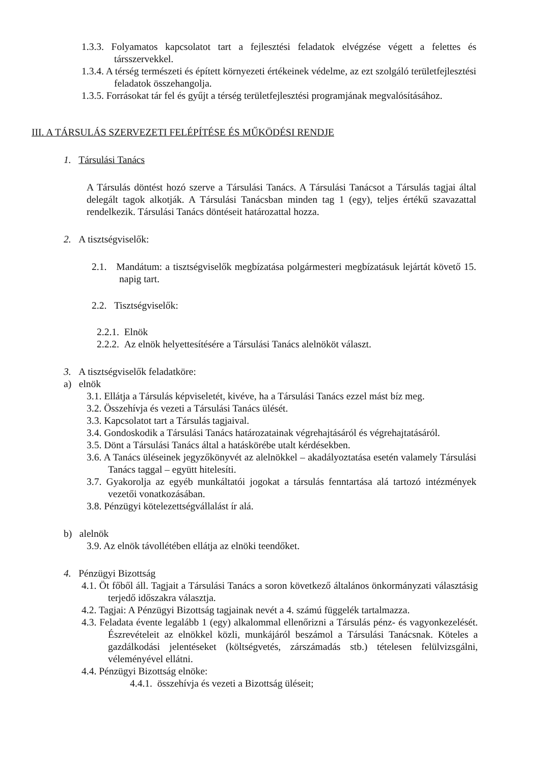1.3.3. Folyamatos kapcsolatot tart a fejlesztési feladatok elvégzése végett a felettes és társszervekkel.
1.3.4. A térség természeti és épített környezeti értékeinek védelme, az ezt szolgáló területfejlesztési feladatok összehangolja.
1.3.5. Forrásokat tár fel és gyűjt a térség területfejlesztési programjának megvalósításához.
III. A TÁRSULÁS SZERVEZETI FELÉPÍTÉSE ÉS MŰKÖDÉSI RENDJE
1. Társulási Tanács
A Társulás döntést hozó szerve a Társulási Tanács. A Társulási Tanácsot a Társulás tagjai által delegált tagok alkotják. A Társulási Tanácsban minden tag 1 (egy), teljes értékű szavazattal rendelkezik. Társulási Tanács döntéseit határozattal hozza.
2. A tisztségviselők:
2.1. Mandátum: a tisztségviselők megbízatása polgármesteri megbízatásuk lejártát követő 15. napig tart.
2.2. Tisztségviselők:
2.2.1. Elnök
2.2.2. Az elnök helyettesítésére a Társulási Tanács alelnököt választ.
3. A tisztségviselők feladatköre:
a) elnök
3.1. Ellátja a Társulás képviseletét, kivéve, ha a Társulási Tanács ezzel mást bíz meg.
3.2. Összehívja és vezeti a Társulási Tanács ülését.
3.3. Kapcsolatot tart a Társulás tagjaival.
3.4. Gondoskodik a Társulási Tanács határozatainak végrehajtásáról és végrehajtatásáról.
3.5. Dönt a Társulási Tanács által a hatáskörébe utalt kérdésekben.
3.6. A Tanács üléseinek jegyzőkönyvét az alelnökkel – akadályoztatása esetén valamely Társulási Tanács taggal – együtt hitelesíti.
3.7. Gyakorolja az egyéb munkáltatói jogokat a társulás fenntartása alá tartozó intézmények vezetői vonatkozásában.
3.8. Pénzügyi kötelezettségvállalást ír alá.
b) alelnök
3.9. Az elnök távollétében ellátja az elnöki teendőket.
4. Pénzügyi Bizottság
4.1. Öt főből áll. Tagjait a Társulási Tanács a soron következő általános önkormányzati választásig terjedő időszakra választja.
4.2. Tagjai: A Pénzügyi Bizottság tagjainak nevét a 4. számú függelék tartalmazza.
4.3. Feladata évente legalább 1 (egy) alkalommal ellenőrizni a Társulás pénz- és vagyonkezelését. Észrevételeit az elnökkel közli, munkájáról beszámol a Társulási Tanácsnak. Köteles a gazdálkodási jelentéseket (költségvetés, zárszámadás stb.) tételesen felülvizsgálni, véleményével ellátni.
4.4. Pénzügyi Bizottság elnöke:
4.4.1. összehívja és vezeti a Bizottság üléseit;